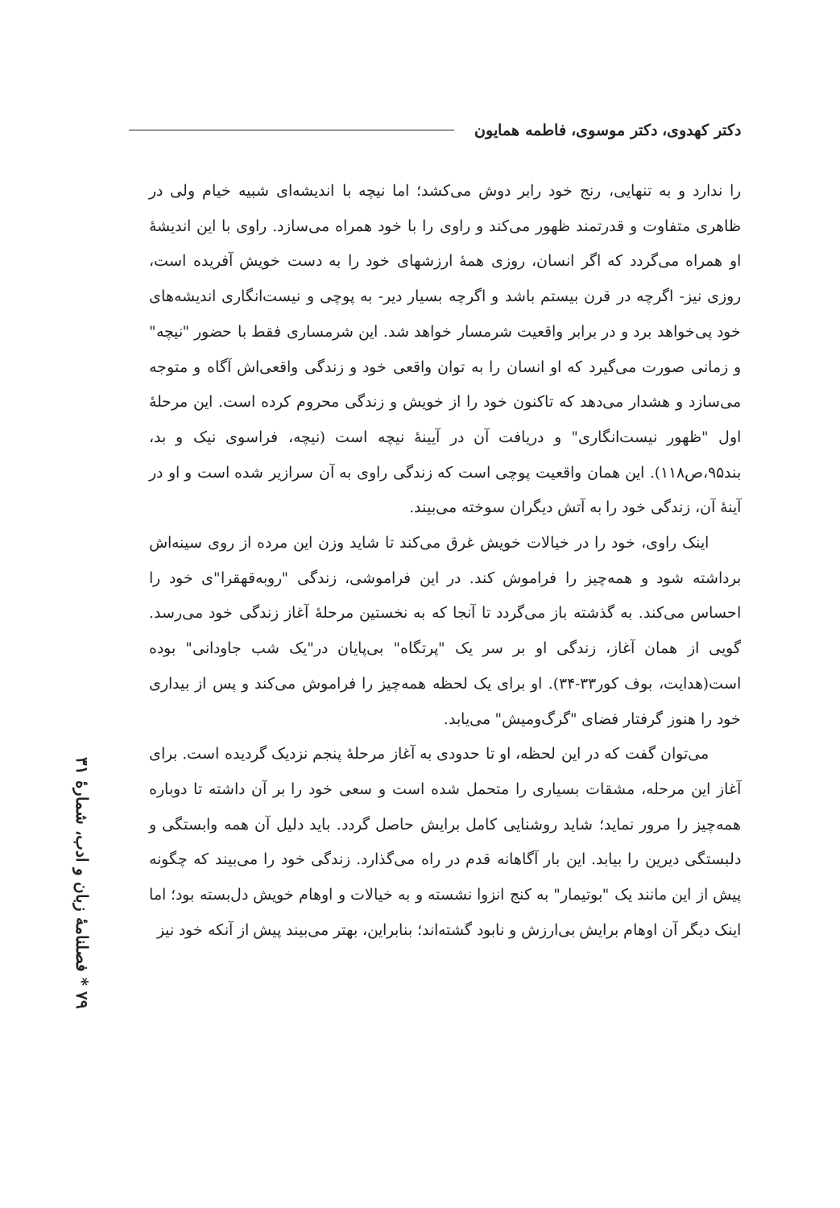دکتر کهدوی، دکتر موسوی، فاطمه همایون
را ندارد و به تنهایی، رنج خود رابر دوش می‌کشد؛ اما نیچه با اندیشه‌ای شبیه خیام ولی در ظاهری متفاوت و قدرتمند ظهور می‌کند و راوی را با خود همراه می‌سازد. راوی با این اندیشهٔ او همراه می‌گردد که اگر انسان، روزی همهٔ ارزشهای خود را به دست خویش آفریده است، روزی نیز- اگرچه در قرن بیستم باشد و اگرچه بسیار دیر- به پوچی و نیست‌انگاری اندیشه‌های خود پی‌خواهد برد و در برابر واقعیت شرمسار خواهد شد. این شرمساری فقط با حضور "نیچه" و زمانی صورت می‌گیرد که او انسان را به توان واقعی خود و زندگی واقعی‌اش آگاه و متوجه می‌سازد و هشدار می‌دهد که تاکنون خود را از خویش و زندگی محروم کرده است. این مرحلهٔ اول "ظهور نیست‌انگاری" و دریافت آن در آیینهٔ نیچه است (نیچه، فراسوی نیک و بد، بند۹۵،ص۱۱۸). این همان واقعیت پوچی است که زندگی راوی به آن سرازیر شده است و او در آینهٔ آن، زندگی خود را به آتش دیگران سوخته می‌بیند.
اینک راوی، خود را در خیالات خویش غرق می‌کند تا شاید وزن این مرده از روی سینه‌اش برداشته شود و همه‌چیز را فراموش کند. در این فراموشی، زندگی "روبه‌قهقرا"ی خود را احساس می‌کند. به گذشته باز می‌گردد تا آنجا که به نخستین مرحلهٔ آغاز زندگی خود می‌رسد. گویی از همان آغاز، زندگی او بر سر یک "پرتگاه" بی‌پایان در"یک شب جاودانی" بوده است(هدایت، بوف کور۳۳-۳۴). او برای یک لحظه همه‌چیز را فراموش می‌کند و پس از بیداری خود را هنوز گرفتار فضای "گرگ‌ومیش" می‌یابد.
می‌توان گفت که در این لحظه، او تا حدودی به آغاز مرحلهٔ پنجم نزدیک گردیده است. برای آغاز این مرحله، مشقات بسیاری را متحمل شده است و سعی خود را بر آن داشته تا دوباره همه‌چیز را مرور نماید؛ شاید روشنایی کامل برایش حاصل گردد. باید دلیل آن همه وابستگی و دلبستگی دیرین را بیابد. این بار آگاهانه قدم در راه می‌گذارد. زندگی خود را می‌بیند که چگونه پیش از این مانند یک "بوتیمار" به کنج انزوا نشسته و به خیالات و اوهام خویش دل‌بسته بود؛ اما اینک دیگر آن اوهام برایش بی‌ارزش و نابود گشته‌اند؛ بنابراین، بهتر می‌بیند پیش از آنکه خود نیز
۷۹ * فصلنامهٔ زبان و ادب، شمارهٔ ۳۱